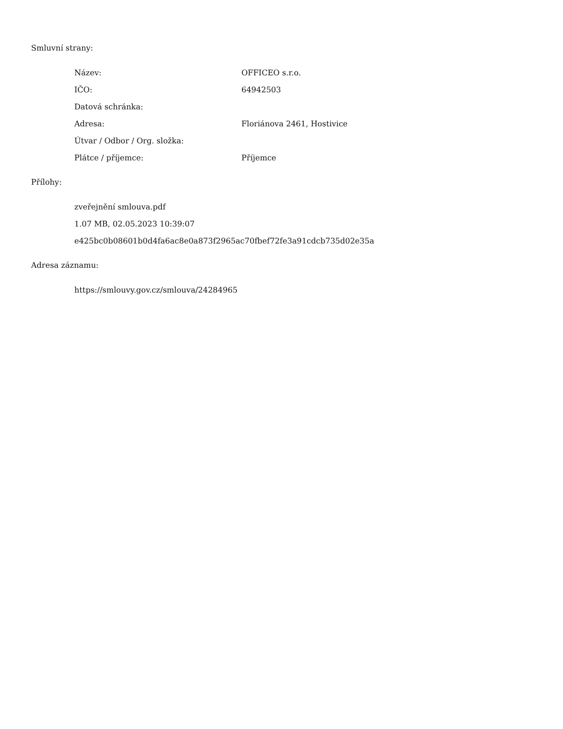Smluvní strany:
| Název: | OFFICEO s.r.o. |
| IČO: | 64942503 |
| Datová schránka: | |
| Adresa: | Floriánova 2461, Hostivice |
| Útvar / Odbor / Org. složka: | |
| Plátce / příjemce: | Příjemce |
Přílohy:
zveřejnění smlouva.pdf
1.07 MB, 02.05.2023 10:39:07
e425bc0b08601b0d4fa6ac8e0a873f2965ac70fbef72fe3a91cdcb735d02e35a
Adresa záznamu:
https://smlouvy.gov.cz/smlouva/24284965